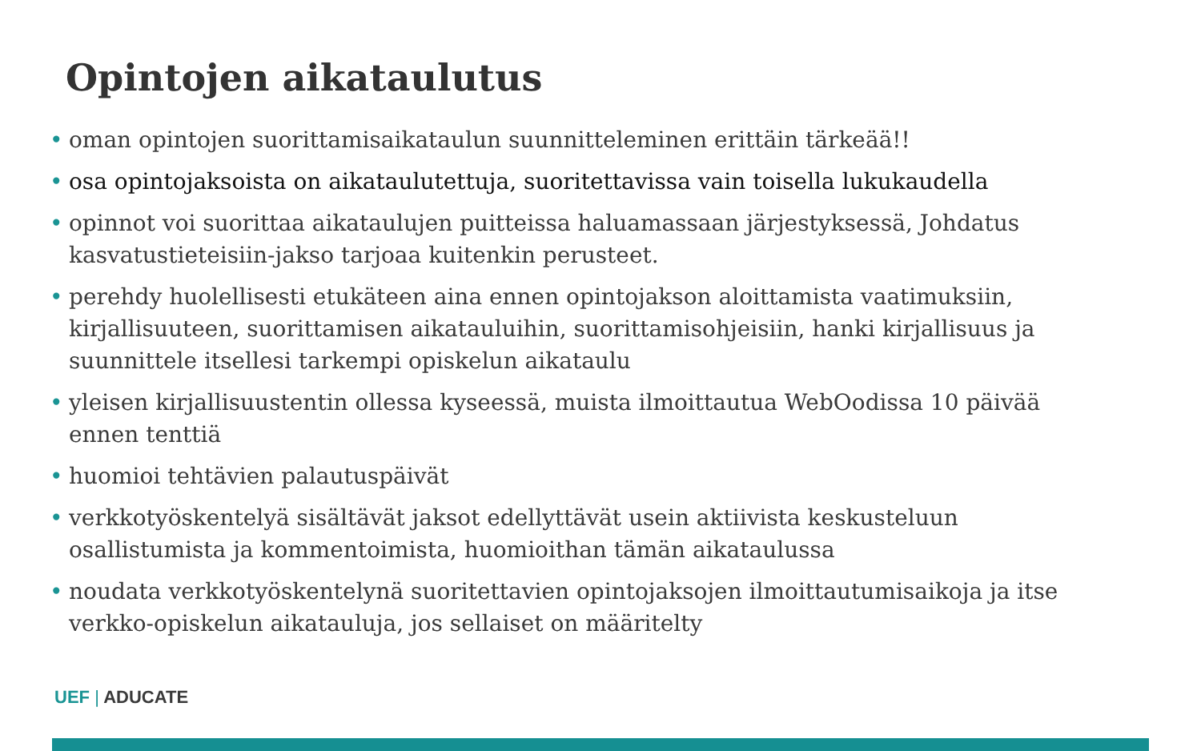Opintojen aikataulutus
• oman opintojen suorittamisaikataulun suunnitteleminen erittäin tärkeää!!
• osa opintojaksoista on aikataulutettuja, suoritettavissa vain toisella lukukaudella
• opinnot voi suorittaa aikataulujen puitteissa haluamassaan järjestyksessä, Johdatus kasvatustieteisiin-jakso tarjoaa kuitenkin perusteet.
• perehdy huolellisesti etukäteen aina ennen opintojakson aloittamista vaatimuksiin, kirjallisuuteen, suorittamisen aikatauluihin, suorittamisohjeisiin, hanki kirjallisuus ja suunnittele itsellesi tarkempi opiskelun aikataulu
• yleisen kirjallisuustentin ollessa kyseessä, muista ilmoittautua WebOodissa 10 päivää ennen tenttiä
• huomioi tehtävien palautuspäivät
• verkkotyöskentelyä sisältävät jaksot edellyttävät usein aktiivista keskusteluun osallistumista ja kommentoimista, huomioithan tämän aikataulussa
• noudata verkkotyöskentelynä suoritettavien opintojaksojen ilmoittautumisaikoja ja itse verkko-opiskelun aikatauluja, jos sellaiset on määritelty
UEF | ADUCATE